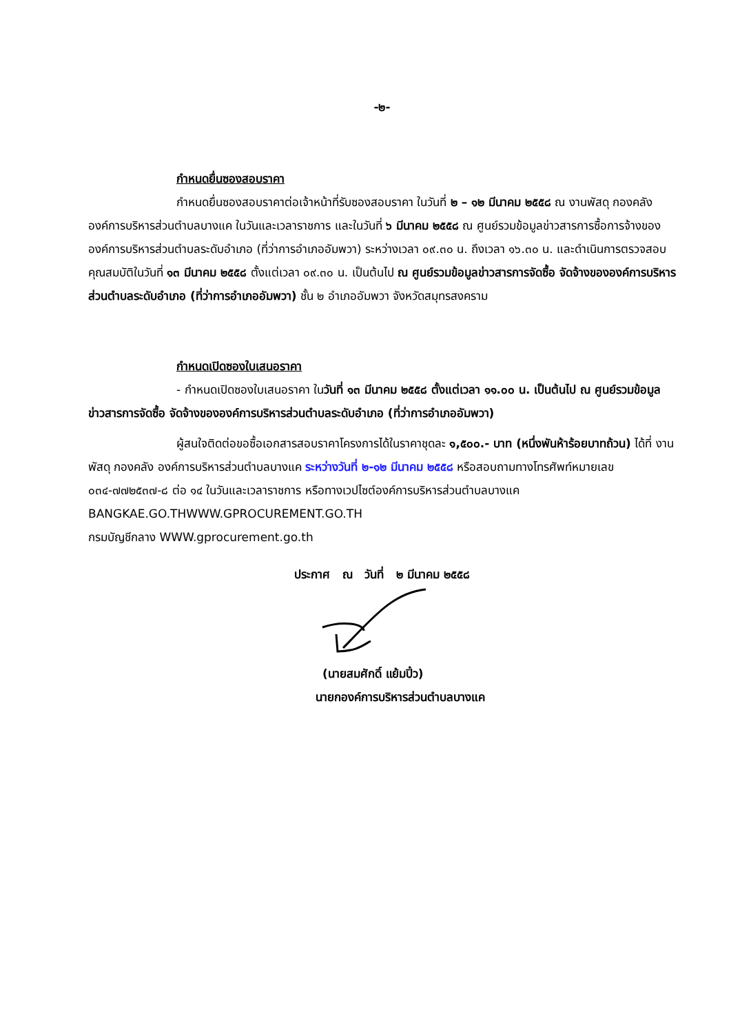-๒-
กำหนดยื่นซองสอบราคา
กำหนดยื่นซองสอบราคาต่อเจ้าหน้าที่รับซองสอบราคา ในวันที่ ๒ – ๑๒ มีนาคม ๒๕๕๘ ณ งานพัสดุ กองคลัง องค์การบริหารส่วนตำบลบางแค ในวันและเวลาราชการ และในวันที่ ๖ มีนาคม ๒๕๕๘ ณ ศูนย์รวมข้อมูลข่าวสารการซื้อการจ้างขององค์การบริหารส่วนตำบลระดับอำเภอ (ที่ว่าการอำเภออัมพวา) ระหว่างเวลา ๐๙.๓๐ น. ถึงเวลา ๑๖.๓๐ น. และดำเนินการตรวจสอบคุณสมบัติในวันที่ ๑๓ มีนาคม ๒๕๕๘ ตั้งแต่เวลา ๐๙.๓๐ น. เป็นต้นไป ณ ศูนย์รวมข้อมูลข่าวสารการจัดซื้อ จัดจ้างขององค์การบริหารส่วนตำบลระดับอำเภอ (ที่ว่าการอำเภออัมพวา) ชั้น ๒ อำเภออัมพวา จังหวัดสมุทรสงคราม
กำหนดเปิดซองใบเสนอราคา
- กำหนดเปิดซองใบเสนอราคา ในวันที่ ๑๓ มีนาคม ๒๕๕๘ ตั้งแต่เวลา ๑๑.๐๐ น. เป็นต้นไป ณ ศูนย์รวมข้อมูลข่าวสารการจัดซื้อ จัดจ้างขององค์การบริหารส่วนตำบลระดับอำเภอ (ที่ว่าการอำเภออัมพวา)
ผู้สนใจติดต่อขอซื้อเอกสารสอบราคาโครงการได้ในราคาชุดละ ๑,๕๐๐.- บาท (หนึ่งพันห้าร้อยบาทถ้วน) ได้ที่ งานพัสดุ กองคลัง องค์การบริหารส่วนตำบลบางแค ระหว่างวันที่ ๒-๑๒ มีนาคม ๒๕๕๘ หรือสอบถามทางโทรศัพท์หมายเลข ๐๓๔-๗๗๒๕๓๗-๘ ต่อ ๑๔ ในวันและเวลาราชการ หรือทางเวปไซต์องค์การบริหารส่วนตำบลบางแค BANGKAE.GO.THWWW.GPROCUREMENT.GO.TH
กรมบัญชีกลาง WWW.gprocurement.go.th
ประกาศ ณ วันที่ ๒ มีนาคม ๒๕๕๘
(นายสมศักดิ์ แย้มปิ๋ว)
นายกองค์การบริหารส่วนตำบลบางแค